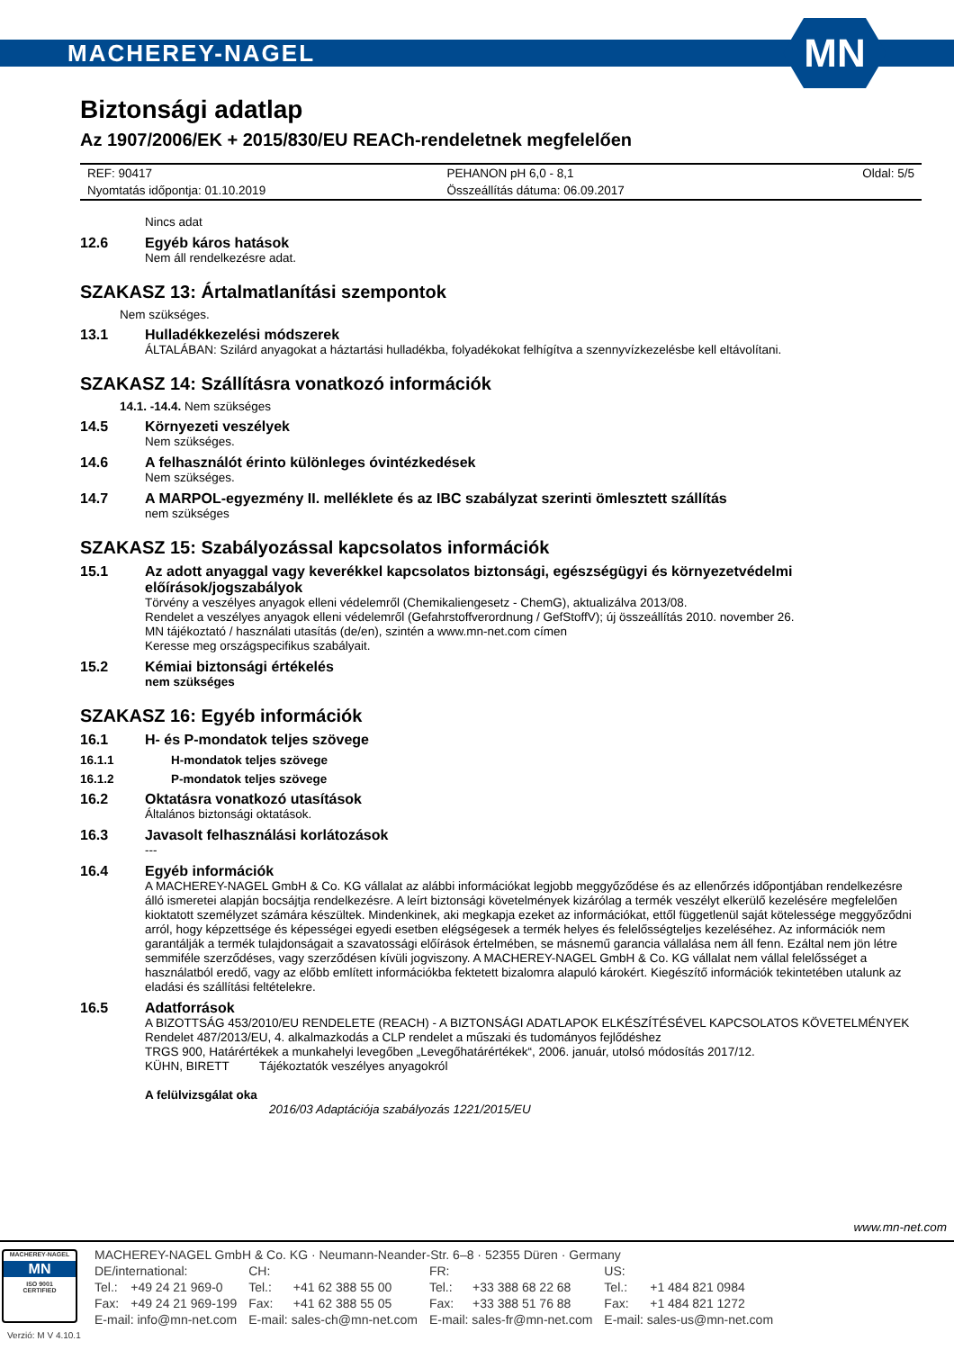MACHEREY-NAGEL
MN
Biztonsági adatlap
Az 1907/2006/EK + 2015/830/EU REACh-rendeletnek megfelelően
| REF: 90417 | PEHANON pH 6,0 - 8,1 | Oldal: 5/5 |
| Nyomtatás időpontja: 01.10.2019 | Összeállítás dátuma: 06.09.2017 | |
Nincs adat
12.6 Egyéb káros hatások
Nem áll rendelkezésre adat.
SZAKASZ 13: Ártalmatlanítási szempontok
Nem szükséges.
13.1 Hulladékkezelési módszerek
ÁLTALÁBAN: Szilárd anyagokat a háztartási hulladékba, folyadékokat felhígítva a szennyvízkezelésbe kell eltávolítani.
SZAKASZ 14: Szállításra vonatkozó információk
14.1. -14.4. Nem szükséges
14.5 Környezeti veszélyek
Nem szükséges.
14.6 A felhasználót érinto különleges óvintézkedések
Nem szükséges.
14.7 A MARPOL-egyezmény II. melléklete és az IBC szabályzat szerinti ömlesztett szállítás
nem szükséges
SZAKASZ 15: Szabályozással kapcsolatos információk
15.1 Az adott anyaggal vagy keverékkel kapcsolatos biztonsági, egészségügyi és környezetvédelmi előírások/jogszabályok
Törvény a veszélyes anyagok elleni védelemről (Chemikaliengesetz - ChemG), aktualizálva 2013/08.
Rendelet a veszélyes anyagok elleni védelemről (Gefahrstoffverordnung / GefStoffV); új összeállítás 2010. november 26.
MN tájékoztató / használati utasítás (de/en), szintén a www.mn-net.com címen
Keresse meg országspecifikus szabályait.
15.2 Kémiai biztonsági értékelés
nem szükséges
SZAKASZ 16: Egyéb információk
16.1 H- és P-mondatok teljes szövege
16.1.1 H-mondatok teljes szövege
16.1.2 P-mondatok teljes szövege
16.2 Oktatásra vonatkozó utasítások
Általános biztonsági oktatások.
16.3 Javasolt felhasználási korlátozások
---
16.4 Egyéb információk
A MACHEREY-NAGEL GmbH & Co. KG vállalat az alábbi információkat legjobb meggyőződése és az ellenőrzés időpontjában rendelkezésre álló ismeretei alapján bocsájtja rendelkezésre. A leírt biztonsági követelmények kizárólag a termék veszélyt elkerülő kezelésére megfelelően kioktatott személyzet számára készültek. Mindenkinek, aki megkapja ezeket az információkat, ettől függetlenül saját kötelessége meggyőződni arról, hogy képzettsége és képességei egyedi esetben elégségesek a termék helyes és felelősségteljes kezeléséhez. Az információk nem garantálják a termék tulajdonságait a szavatossági előírások értelmében, se másnemű garancia vállalása nem áll fenn. Ezáltal nem jön létre semmiféle szerződéses, vagy szerződésen kívüli jogviszony. A MACHEREY-NAGEL GmbH & Co. KG vállalat nem vállal felelősséget a használatból eredő, vagy az előbb említett információkba fektetett bizalomra alapuló károkért. Kiegészítő információk tekintetében utalunk az eladási és szállítási feltételekre.
16.5 Adatforrások
A BIZOTTSÁG 453/2010/EU RENDELETE (REACH) - A BIZTONSÁGI ADATLAPOK ELKÉSZÍTÉSÉVEL KAPCSOLATOS KÖVETELMÉNYEK
Rendelet 487/2013/EU, 4. alkalmazkodás a CLP rendelet a műszaki és tudományos fejlődéshez
TRGS 900, Határértékek a munkahelyi levegőben „Levegőhatárértékek“, 2006. január, utolsó módosítás 2017/12.
KÜHN, BIRETT Tájékoztatók veszélyes anyagokról
A felülvizsgálat oka
2016/03 Adaptációja szabályozás 1221/2015/EU
www.mn-net.com
MACHEREY-NAGEL
MN
ISO 9001
CERTIFIED
Verzió: M V 4.10.1
| MACHEREY-NAGEL GmbH & Co. KG · Neumann-Neander-Str. 6–8 · 52355 Düren · Germany | | | | | | | |
| DE/international: | | CH: | | FR: | | US: | |
| Tel.: | +49 24 21 969-0 | Tel.: | +41 62 388 55 00 | Tel.: | +33 388 68 22 68 | Tel.: | +1 484 821 0984 |
| Fax: | +49 24 21 969-199 | Fax: | +41 62 388 55 05 | Fax: | +33 388 51 76 88 | Fax: | +1 484 821 1272 |
| E-mail: info@mn-net.com | | E-mail: sales-ch@mn-net.com | | E-mail: sales-fr@mn-net.com | | E-mail: sales-us@mn-net.com | |